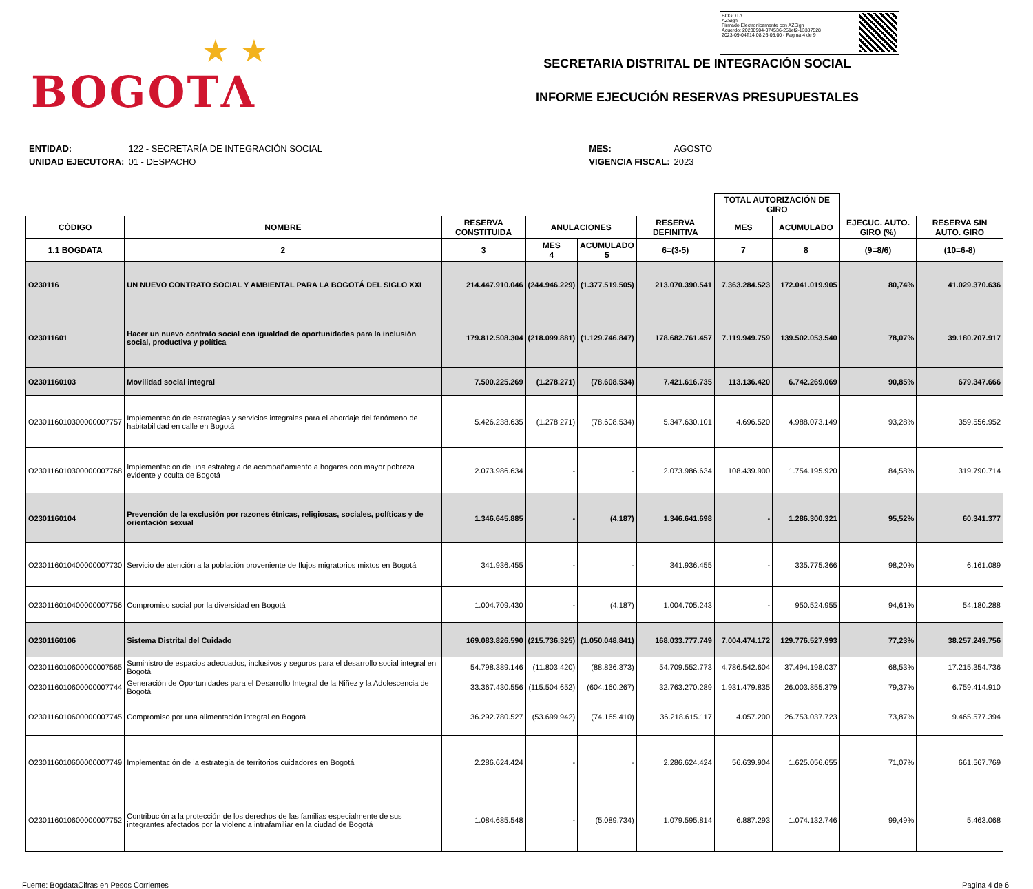★ ★
BOGOTΛ
BOGOTΛ
AZSign
Firmado Electronicamente con AZSign
Acuerdo: 20230904-074536-251ef2-13387528
2023-09-04T14:08:26-05:00 - Pagina 4 de 9
SECRETARIA DISTRITAL DE INTEGRACIÓN SOCIAL
INFORME EJECUCIÓN RESERVAS PRESUPUESTALES
| ENTIDAD: | 122 - SECRETARÍA DE INTEGRACIÓN SOCIAL |
| UNIDAD EJECUTORA: | 01 - DESPACHO |
| MES: | AGOSTO |
| VIGENCIA FISCAL: | 2023 |
| | | | | | | TOTAL AUTORIZACIÓN DE GIRO | | | |
| --- | --- | --- | --- | --- | --- | --- | --- | --- | --- |
| CÓDIGO | NOMBRE | RESERVA CONSTITUIDA | ANULACIONES | | RESERVA DEFINITIVA | MES | ACUMULADO | EJECUC. AUTO. GIRO (%) | RESERVA SIN AUTO. GIRO |
| 1.1 BOGDATA | 2 | 3 | MES 4 | ACUMULADO 5 | 6=(3-5) | 7 | 8 | (9=8/6) | (10=6-8) |
| O230116 | UN NUEVO CONTRATO SOCIAL Y AMBIENTAL PARA LA BOGOTÁ DEL SIGLO XXI | 214.447.910.046 | (244.946.229) | (1.377.519.505) | 213.070.390.541 | 7.363.284.523 | 172.041.019.905 | 80,74% | 41.029.370.636 |
| O23011601 | Hacer un nuevo contrato social con igualdad de oportunidades para la inclusión social, productiva y política | 179.812.508.304 | (218.099.881) | (1.129.746.847) | 178.682.761.457 | 7.119.949.759 | 139.502.053.540 | 78,07% | 39.180.707.917 |
| O2301160103 | Movilidad social integral | 7.500.225.269 | (1.278.271) | (78.608.534) | 7.421.616.735 | 113.136.420 | 6.742.269.069 | 90,85% | 679.347.666 |
| O230116010300000007757 | Implementación de estrategias y servicios integrales para el abordaje del fenómeno de habitabilidad en calle en Bogotá | 5.426.238.635 | (1.278.271) | (78.608.534) | 5.347.630.101 | 4.696.520 | 4.988.073.149 | 93,28% | 359.556.952 |
| O230116010300000007768 | Implementación de una estrategia de acompañamiento a hogares con mayor pobreza evidente y oculta de Bogotá | 2.073.986.634 | - | - | 2.073.986.634 | 108.439.900 | 1.754.195.920 | 84,58% | 319.790.714 |
| O2301160104 | Prevención de la exclusión por razones étnicas, religiosas, sociales, políticas y de orientación sexual | 1.346.645.885 | - | (4.187) | 1.346.641.698 | - | 1.286.300.321 | 95,52% | 60.341.377 |
| O230116010400000007730 | Servicio de atención a la población proveniente de flujos migratorios mixtos en Bogotá | 341.936.455 | - | - | 341.936.455 | - | 335.775.366 | 98,20% | 6.161.089 |
| O230116010400000007756 | Compromiso social por la diversidad en Bogotá | 1.004.709.430 | - | (4.187) | 1.004.705.243 | - | 950.524.955 | 94,61% | 54.180.288 |
| O2301160106 | Sistema Distrital del Cuidado | 169.083.826.590 | (215.736.325) | (1.050.048.841) | 168.033.777.749 | 7.004.474.172 | 129.776.527.993 | 77,23% | 38.257.249.756 |
| O230116010600000007565 | Suministro de espacios adecuados, inclusivos y seguros para el desarrollo social integral en Bogotá | 54.798.389.146 | (11.803.420) | (88.836.373) | 54.709.552.773 | 4.786.542.604 | 37.494.198.037 | 68,53% | 17.215.354.736 |
| O230116010600000007744 | Generación de Oportunidades para el Desarrollo Integral de la Niñez y la Adolescencia de Bogotá | 33.367.430.556 | (115.504.652) | (604.160.267) | 32.763.270.289 | 1.931.479.835 | 26.003.855.379 | 79,37% | 6.759.414.910 |
| O230116010600000007745 | Compromiso por una alimentación integral en Bogotá | 36.292.780.527 | (53.699.942) | (74.165.410) | 36.218.615.117 | 4.057.200 | 26.753.037.723 | 73,87% | 9.465.577.394 |
| O230116010600000007749 | Implementación de la estrategia de territorios cuidadores en Bogotá | 2.286.624.424 | - | - | 2.286.624.424 | 56.639.904 | 1.625.056.655 | 71,07% | 661.567.769 |
| O230116010600000007752 | Contribución a la protección de los derechos de las familias especialmente de sus integrantes afectados por la violencia intrafamiliar en la ciudad de Bogotá | 1.084.685.548 | - | (5.089.734) | 1.079.595.814 | 6.887.293 | 1.074.132.746 | 99,49% | 5.463.068 |
Fuente: BogdataCifras en Pesos Corrientes Pagina 4 de 6